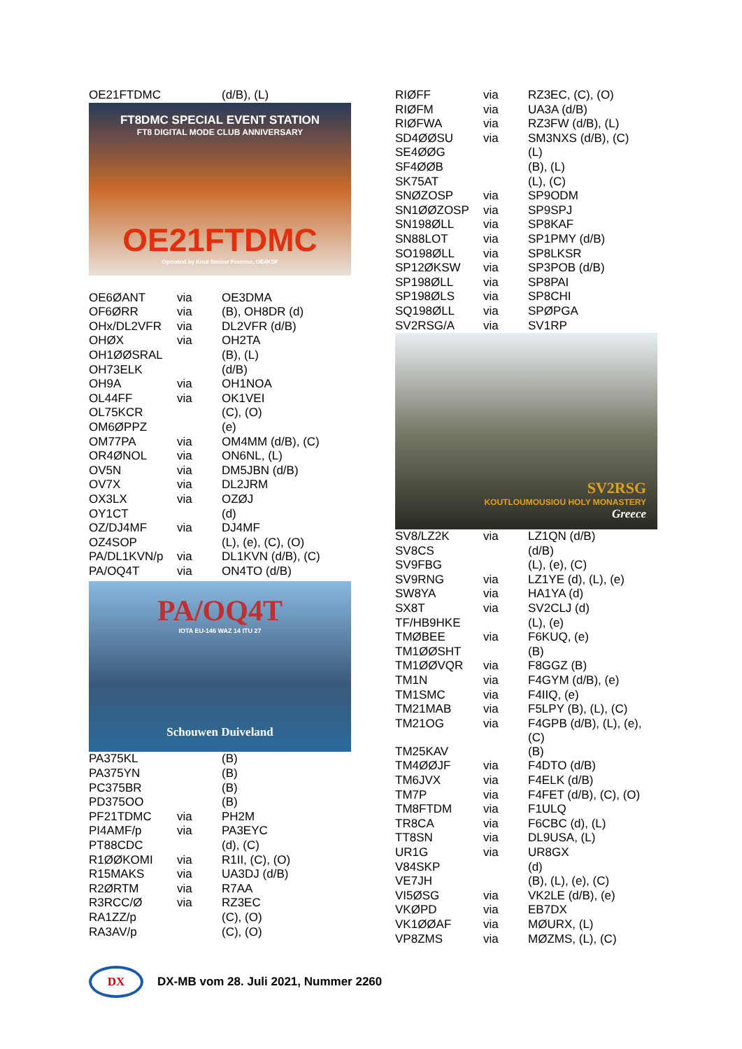| OE21FTDMC | | (d/B), (L) |
FT8DMC SPECIAL EVENT STATION
FT8 DIGITAL MODE CLUB ANNIVERSARY
OE21FTDMC
Operated by Knut Steinar Fremme, OE4KSF
| OE6ØANT | via | OE3DMA |
| OF6ØRR | via | (B), OH8DR (d) |
| OHx/DL2VFR | via | DL2VFR (d/B) |
| OHØX | via | OH2TA |
| OH1ØØSRAL | | (B), (L) |
| OH73ELK | | (d/B) |
| OH9A | via | OH1NOA |
| OL44FF | via | OK1VEI |
| OL75KCR | | (C), (O) |
| OM6ØPPZ | | (e) |
| OM77PA | via | OM4MM (d/B), (C) |
| OR4ØNOL | via | ON6NL, (L) |
| OV5N | via | DM5JBN (d/B) |
| OV7X | via | DL2JRM |
| OX3LX | via | OZØJ |
| OY1CT | | (d) |
| OZ/DJ4MF | via | DJ4MF |
| OZ4SOP | | (L), (e), (C), (O) |
| PA/DL1KVN/p | via | DL1KVN (d/B), (C) |
| PA/OQ4T | via | ON4TO (d/B) |
PA/OQ4T
IOTA EU-146 WAZ 14 ITU 27
Schouwen Duiveland
| PA375KL | | (B) |
| PA375YN | | (B) |
| PC375BR | | (B) |
| PD375OO | | (B) |
| PF21TDMC | via | PH2M |
| PI4AMF/p | via | PA3EYC |
| PT88CDC | | (d), (C) |
| R1ØØKOMI | via | R1II, (C), (O) |
| R15MAKS | via | UA3DJ (d/B) |
| R2ØRTM | via | R7AA |
| R3RCC/Ø | via | RZ3EC |
| RA1ZZ/p | | (C), (O) |
| RA3AV/p | | (C), (O) |
| RIØFF | via | RZ3EC, (C), (O) |
| RIØFM | via | UA3A (d/B) |
| RIØFWA | via | RZ3FW (d/B), (L) |
| SD4ØØSU | via | SM3NXS (d/B), (C) |
| SE4ØØG | | (L) |
| SF4ØØB | | (B), (L) |
| SK75AT | | (L), (C) |
| SNØZOSP | via | SP9ODM |
| SN1ØØZOSP | via | SP9SPJ |
| SN198ØLL | via | SP8KAF |
| SN88LOT | via | SP1PMY (d/B) |
| SO198ØLL | via | SP8LKSR |
| SP12ØKSW | via | SP3POB (d/B) |
| SP198ØLL | via | SP8PAI |
| SP198ØLS | via | SP8CHI |
| SQ198ØLL | via | SPØPGA |
| SV2RSG/A | via | SV1RP |
SV2RSG
KOUTLOUMOUSIOU HOLY MONASTERY
Greece
| SV8/LZ2K | via | LZ1QN (d/B) |
| SV8CS | | (d/B) |
| SV9FBG | | (L), (e), (C) |
| SV9RNG | via | LZ1YE (d), (L), (e) |
| SW8YA | via | HA1YA (d) |
| SX8T | via | SV2CLJ (d) |
| TF/HB9HKE | | (L), (e) |
| TMØBEE | via | F6KUQ, (e) |
| TM1ØØSHT | | (B) |
| TM1ØØVQR | via | F8GGZ (B) |
| TM1N | via | F4GYM (d/B), (e) |
| TM1SMC | via | F4IIQ, (e) |
| TM21MAB | via | F5LPY (B), (L), (C) |
| TM21OG | via | F4GPB (d/B), (L), (e), (C) |
| TM25KAV | | (B) |
| TM4ØØJF | via | F4DTO (d/B) |
| TM6JVX | via | F4ELK (d/B) |
| TM7P | via | F4FET (d/B), (C), (O) |
| TM8FTDM | via | F1ULQ |
| TR8CA | via | F6CBC (d), (L) |
| TT8SN | via | DL9USA, (L) |
| UR1G | via | UR8GX |
| V84SKP | | (d) |
| VE7JH | | (B), (L), (e), (C) |
| VI5ØSG | via | VK2LE (d/B), (e) |
| VKØPD | via | EB7DX |
| VK1ØØAF | via | MØURX, (L) |
| VP8ZMS | via | MØZMS, (L), (C) |
DX
DX-MB vom 28. Juli 2021, Nummer 2260